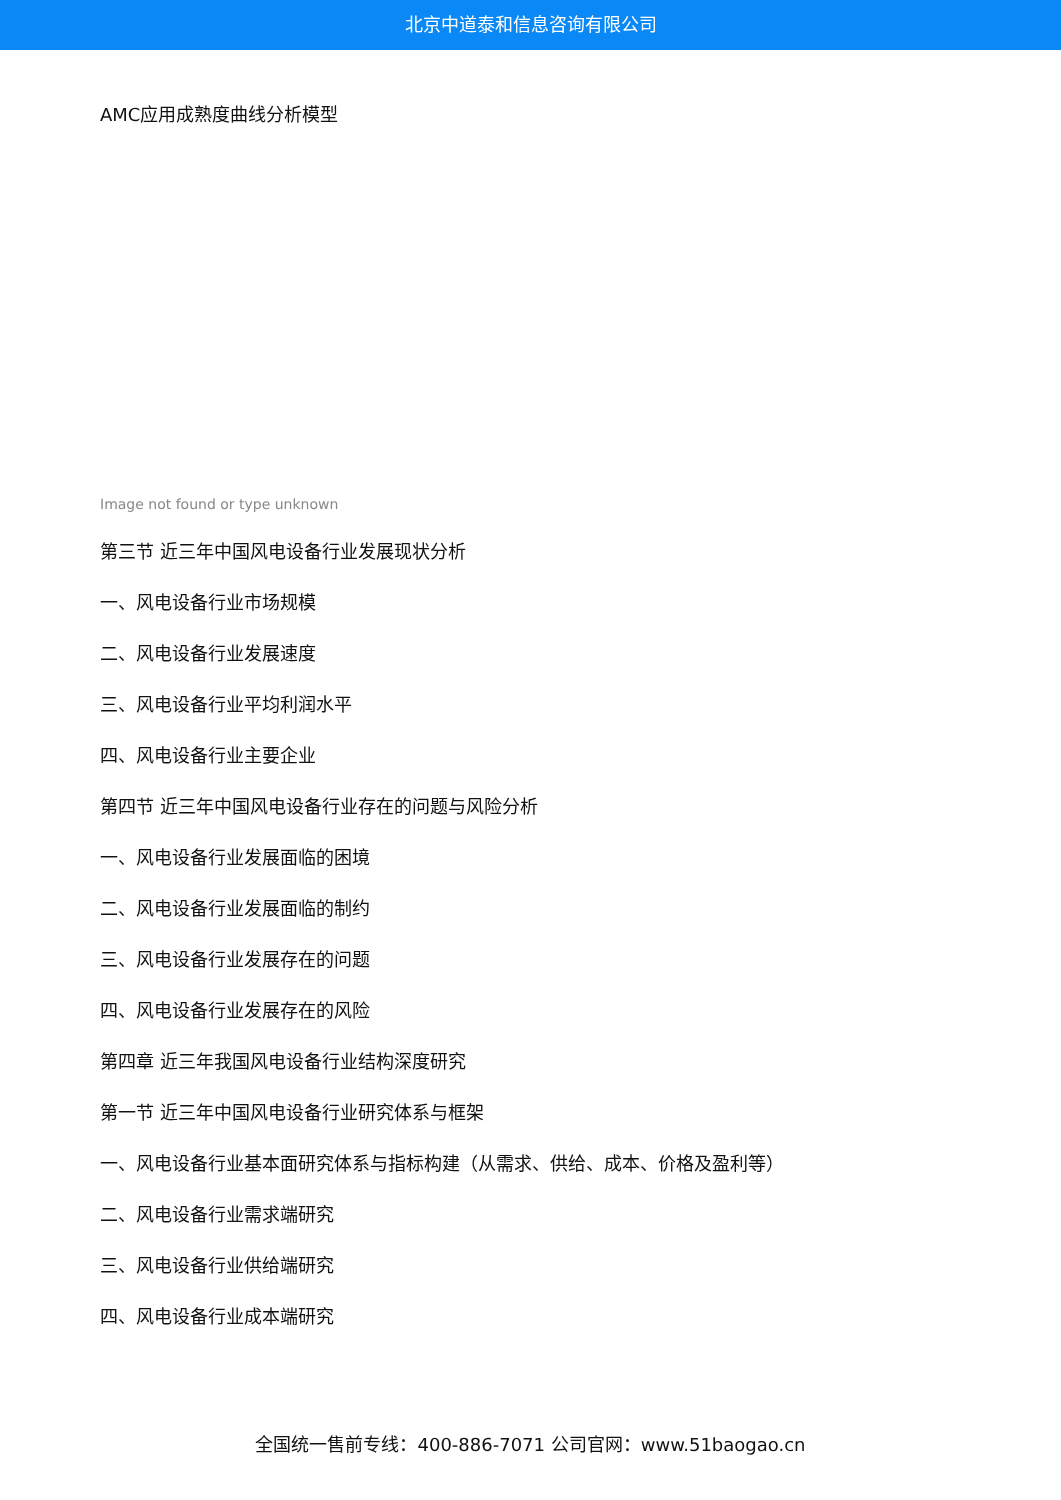北京中道泰和信息咨询有限公司
AMC应用成熟度曲线分析模型
Image not found or type unknown
第三节 近三年中国风电设备行业发展现状分析
一、风电设备行业市场规模
二、风电设备行业发展速度
三、风电设备行业平均利润水平
四、风电设备行业主要企业
第四节 近三年中国风电设备行业存在的问题与风险分析
一、风电设备行业发展面临的困境
二、风电设备行业发展面临的制约
三、风电设备行业发展存在的问题
四、风电设备行业发展存在的风险
第四章 近三年我国风电设备行业结构深度研究
第一节 近三年中国风电设备行业研究体系与框架
一、风电设备行业基本面研究体系与指标构建（从需求、供给、成本、价格及盈利等）
二、风电设备行业需求端研究
三、风电设备行业供给端研究
四、风电设备行业成本端研究
全国统一售前专线：400-886-7071 公司官网：www.51baogao.cn